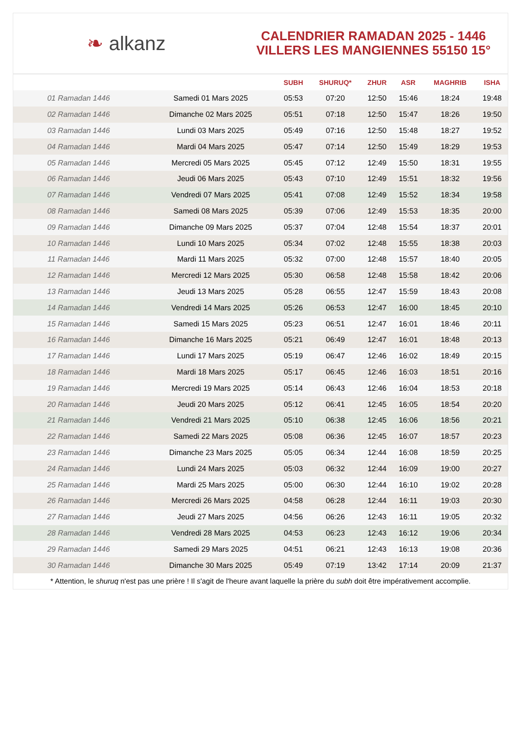❧ alkanz
CALENDRIER RAMADAN 2025 - 1446
VILLERS LES MANGIENNES 55150 15°
| | | SUBH | SHURUQ* | ZHUR | ASR | MAGHRIB | ISHA |
| --- | --- | --- | --- | --- | --- | --- | --- |
| 01 Ramadan 1446 | Samedi 01 Mars 2025 | 05:53 | 07:20 | 12:50 | 15:46 | 18:24 | 19:48 |
| 02 Ramadan 1446 | Dimanche 02 Mars 2025 | 05:51 | 07:18 | 12:50 | 15:47 | 18:26 | 19:50 |
| 03 Ramadan 1446 | Lundi 03 Mars 2025 | 05:49 | 07:16 | 12:50 | 15:48 | 18:27 | 19:52 |
| 04 Ramadan 1446 | Mardi 04 Mars 2025 | 05:47 | 07:14 | 12:50 | 15:49 | 18:29 | 19:53 |
| 05 Ramadan 1446 | Mercredi 05 Mars 2025 | 05:45 | 07:12 | 12:49 | 15:50 | 18:31 | 19:55 |
| 06 Ramadan 1446 | Jeudi 06 Mars 2025 | 05:43 | 07:10 | 12:49 | 15:51 | 18:32 | 19:56 |
| 07 Ramadan 1446 | Vendredi 07 Mars 2025 | 05:41 | 07:08 | 12:49 | 15:52 | 18:34 | 19:58 |
| 08 Ramadan 1446 | Samedi 08 Mars 2025 | 05:39 | 07:06 | 12:49 | 15:53 | 18:35 | 20:00 |
| 09 Ramadan 1446 | Dimanche 09 Mars 2025 | 05:37 | 07:04 | 12:48 | 15:54 | 18:37 | 20:01 |
| 10 Ramadan 1446 | Lundi 10 Mars 2025 | 05:34 | 07:02 | 12:48 | 15:55 | 18:38 | 20:03 |
| 11 Ramadan 1446 | Mardi 11 Mars 2025 | 05:32 | 07:00 | 12:48 | 15:57 | 18:40 | 20:05 |
| 12 Ramadan 1446 | Mercredi 12 Mars 2025 | 05:30 | 06:58 | 12:48 | 15:58 | 18:42 | 20:06 |
| 13 Ramadan 1446 | Jeudi 13 Mars 2025 | 05:28 | 06:55 | 12:47 | 15:59 | 18:43 | 20:08 |
| 14 Ramadan 1446 | Vendredi 14 Mars 2025 | 05:26 | 06:53 | 12:47 | 16:00 | 18:45 | 20:10 |
| 15 Ramadan 1446 | Samedi 15 Mars 2025 | 05:23 | 06:51 | 12:47 | 16:01 | 18:46 | 20:11 |
| 16 Ramadan 1446 | Dimanche 16 Mars 2025 | 05:21 | 06:49 | 12:47 | 16:01 | 18:48 | 20:13 |
| 17 Ramadan 1446 | Lundi 17 Mars 2025 | 05:19 | 06:47 | 12:46 | 16:02 | 18:49 | 20:15 |
| 18 Ramadan 1446 | Mardi 18 Mars 2025 | 05:17 | 06:45 | 12:46 | 16:03 | 18:51 | 20:16 |
| 19 Ramadan 1446 | Mercredi 19 Mars 2025 | 05:14 | 06:43 | 12:46 | 16:04 | 18:53 | 20:18 |
| 20 Ramadan 1446 | Jeudi 20 Mars 2025 | 05:12 | 06:41 | 12:45 | 16:05 | 18:54 | 20:20 |
| 21 Ramadan 1446 | Vendredi 21 Mars 2025 | 05:10 | 06:38 | 12:45 | 16:06 | 18:56 | 20:21 |
| 22 Ramadan 1446 | Samedi 22 Mars 2025 | 05:08 | 06:36 | 12:45 | 16:07 | 18:57 | 20:23 |
| 23 Ramadan 1446 | Dimanche 23 Mars 2025 | 05:05 | 06:34 | 12:44 | 16:08 | 18:59 | 20:25 |
| 24 Ramadan 1446 | Lundi 24 Mars 2025 | 05:03 | 06:32 | 12:44 | 16:09 | 19:00 | 20:27 |
| 25 Ramadan 1446 | Mardi 25 Mars 2025 | 05:00 | 06:30 | 12:44 | 16:10 | 19:02 | 20:28 |
| 26 Ramadan 1446 | Mercredi 26 Mars 2025 | 04:58 | 06:28 | 12:44 | 16:11 | 19:03 | 20:30 |
| 27 Ramadan 1446 | Jeudi 27 Mars 2025 | 04:56 | 06:26 | 12:43 | 16:11 | 19:05 | 20:32 |
| 28 Ramadan 1446 | Vendredi 28 Mars 2025 | 04:53 | 06:23 | 12:43 | 16:12 | 19:06 | 20:34 |
| 29 Ramadan 1446 | Samedi 29 Mars 2025 | 04:51 | 06:21 | 12:43 | 16:13 | 19:08 | 20:36 |
| 30 Ramadan 1446 | Dimanche 30 Mars 2025 | 05:49 | 07:19 | 13:42 | 17:14 | 20:09 | 21:37 |
* Attention, le shuruq n'est pas une prière ! Il s'agit de l'heure avant laquelle la prière du subh doit être impérativement accomplie.